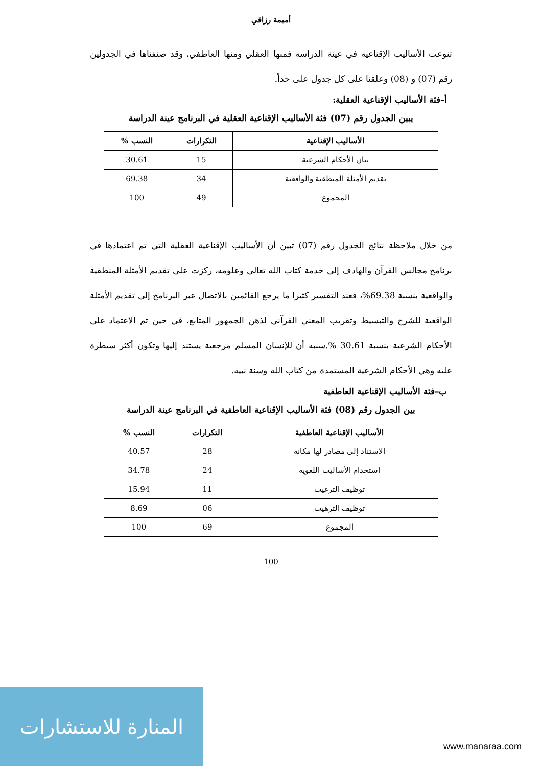أميمة رزاقي
تنوعت الأساليب الإقناعية في عينة الدراسة فمنها العقلي ومنها العاطفي، وقد صنفناها في الجدولين رقم (07) و (08) وعلقنا على كل جدول على حداً.
أ–فئة الأساليب الإقناعية العقلية:
يبين الجدول رقم (07) فئة الأساليب الإقناعية العقلية في البرنامج عينة الدراسة
| الأساليب الإقناعية | التكرارات | النسب % |
| --- | --- | --- |
| بيان الأحكام الشرعية | 15 | 30.61 |
| تقديم الأمثلة المنطقية والواقعية | 34 | 69.38 |
| المجموع | 49 | 100 |
من خلال ملاحظة نتائج الجدول رقم (07) تبين أن الأساليب الإقناعية العقلية التي تم اعتمادها في برنامج مجالس القرآن والهادف إلى خدمة كتاب الله تعالى وعلومه، ركزت على تقديم الأمثلة المنطقية والواقعية بنسبة 69.38%، فعند التفسير كثيرا ما يرجع القائمين بالاتصال عبر البرنامج إلى تقديم الأمثلة الواقعية للشرح والتبسيط وتقريب المعنى القرآني لذهن الجمهور المتابع، في حين تم الاعتماد على الأحكام الشرعية بنسبة 30.61 %.سببه أن للإنسان المسلم مرجعية يستند إليها وتكون أكثر سيطرة عليه وهي الأحكام الشرعية المستمدة من كتاب الله وسنة نبيه.
ب–فئة الأساليب الإقناعية العاطفية
بين الجدول رقم (08) فئة الأساليب الإقناعية العاطفية في البرنامج عينة الدراسة
| الأساليب الإقناعية العاطفية | التكرارات | النسب % |
| --- | --- | --- |
| الاستناد إلى مصادر لها مكانة | 28 | 40.57 |
| استخدام الأساليب اللغوية | 24 | 34.78 |
| توظيف الترغيب | 11 | 15.94 |
| توظيف الترهيب | 06 | 8.69 |
| المجموع | 69 | 100 |
100
المنارة للاستشارات
www.manaraa.com